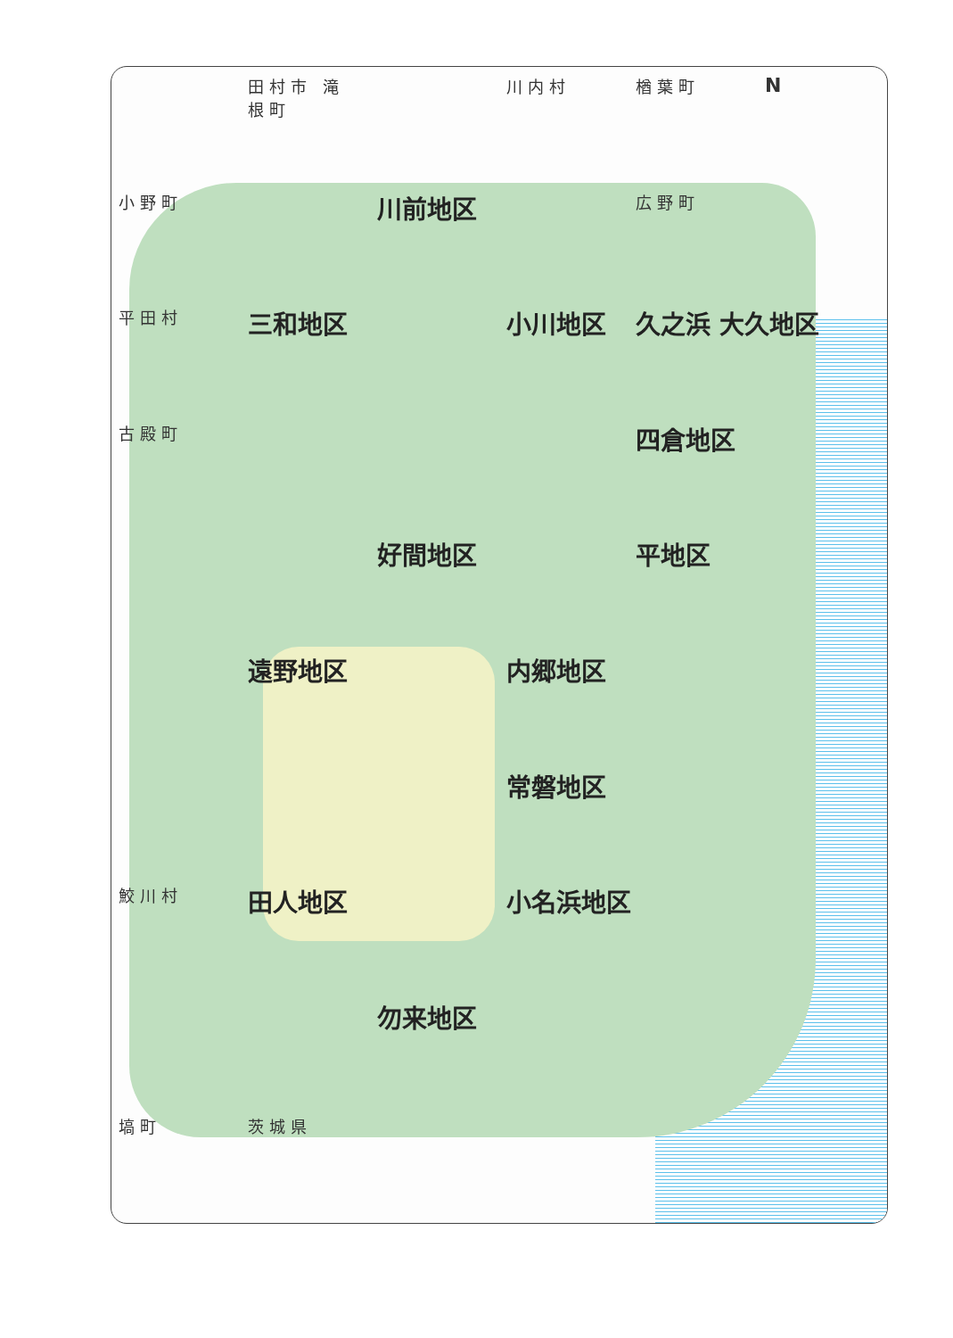田村市 滝根町
川内村
楢葉町
N
小野町
川前地区
広野町
平田村
三和地区
小川地区
久之浜 大久地区
古殿町
四倉地区
好間地区
平地区
遠野地区
内郷地区
常磐地区
鮫川村
田人地区
小名浜地区
勿来地区
塙町
茨城県